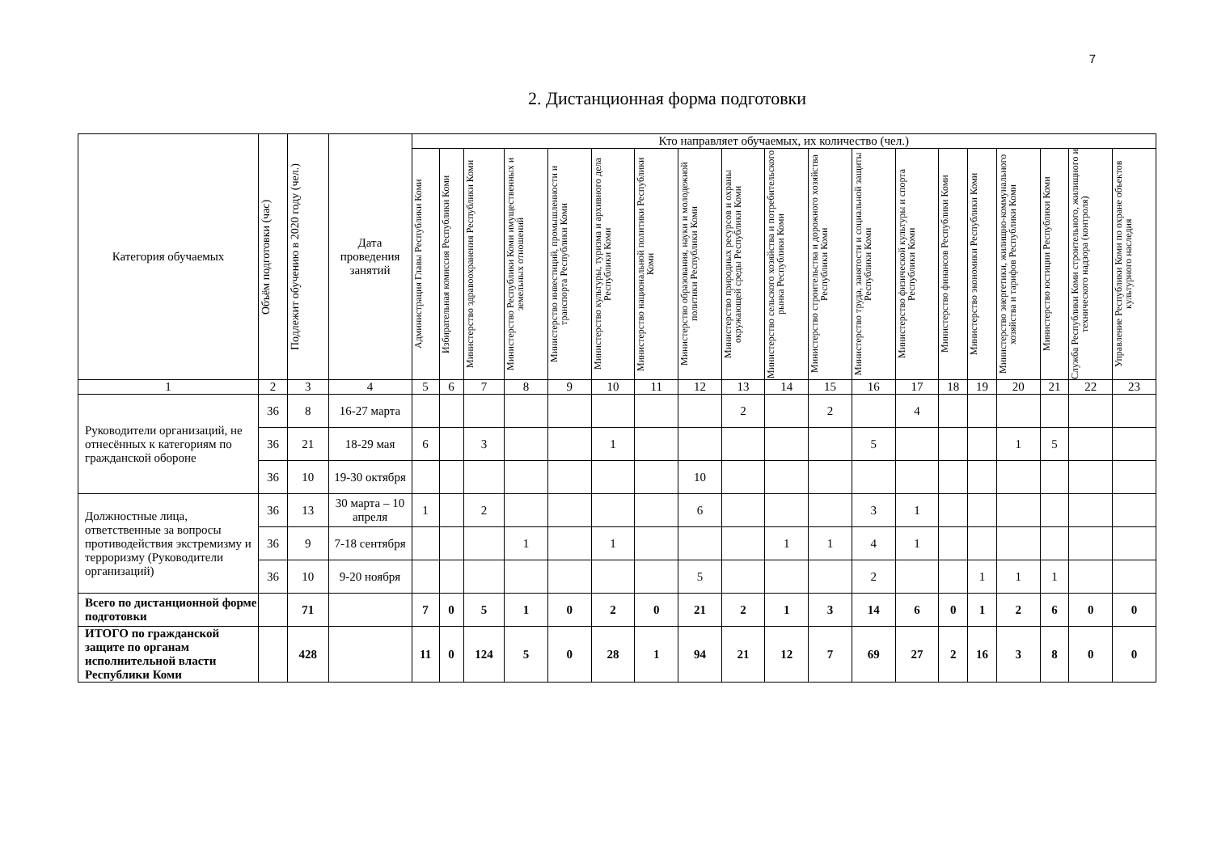7
2. Дистанционная форма подготовки
| Категория обучаемых | Объём подготовки (час) | Подлежит обучению в 2020 году (чел.) | Дата проведения занятий | Кто направляет обучаемых, их количество (чел.) | | | | | | | | | | | | | | | | | | |
| --- | --- | --- | --- | --- | --- | --- | --- | --- | --- | --- | --- | --- | --- | --- | --- | --- | --- | --- | --- | --- | --- | --- |
| | | | | Администрация Главы Республики Коми | Избирательная комиссия Республики Коми | Министерство здравоохранения Республики Коми | Министерство Республики Коми имущественных и земельных отношений | Министерство инвестиций, промышленности и транспорта Республики Коми | Министерство культуры, туризма и архивного дела Республики Коми | Министерство национальной политики Республики Коми | Министерство образования, науки и молодежной политики Республики Коми | Министерство природных ресурсов и охраны окружающей среды Республики Коми | Министерство сельского хозяйства и потребительского рынка Республики Коми | Министерство строительства и дорожного хозяйства Республики Коми | Министерство труда, занятости и социальной защиты Республики Коми | Министерство физической культуры и спорта Республики Коми | Министерство финансов Республики Коми | Министерство экономики Республики Коми | Министерство энергетики, жилищно-коммунального хозяйства и тарифов Республики Коми | Министерство юстиции Республики Коми | Служба Республики Коми строительного, жилищного и технического надзора (контроля) | Управление Республики Коми по охране объектов культурного наследия |
| 1 | 2 | 3 | 4 | 5 | 6 | 7 | 8 | 9 | 10 | 11 | 12 | 13 | 14 | 15 | 16 | 17 | 18 | 19 | 20 | 21 | 22 | 23 |
| Руководители организаций, не отнесённых к категориям по гражданской обороне | 36 | 8 | 16-27 марта | | | | | | | | | 2 | | 2 | | 4 | | | | | | |
| | 36 | 21 | 18-29 мая | 6 | | 3 | | | 1 | | | | | | 5 | | | | 1 | 5 | | |
| | 36 | 10 | 19-30 октября | | | | | | | | 10 | | | | | | | | | | | |
| Должностные лица, ответственные за вопросы противодействия экстремизму и терроризму (Руководители организаций) | 36 | 13 | 30 марта – 10 апреля | 1 | | 2 | | | | | 6 | | | | 3 | 1 | | | | | | |
| | 36 | 9 | 7-18 сентября | | | | 1 | | 1 | | | | 1 | 1 | 4 | 1 | | | | | | |
| | 36 | 10 | 9-20 ноября | | | | | | | | 5 | | | | 2 | | | 1 | 1 | 1 | | |
| Всего по дистанционной форме подготовки | | 71 | | 7 | 0 | 5 | 1 | 0 | 2 | 0 | 21 | 2 | 1 | 3 | 14 | 6 | 0 | 1 | 2 | 6 | 0 | 0 |
| ИТОГО по гражданской защите по органам исполнительной власти Республики Коми | | 428 | | 11 | 0 | 124 | 5 | 0 | 28 | 1 | 94 | 21 | 12 | 7 | 69 | 27 | 2 | 16 | 3 | 8 | 0 | 0 |